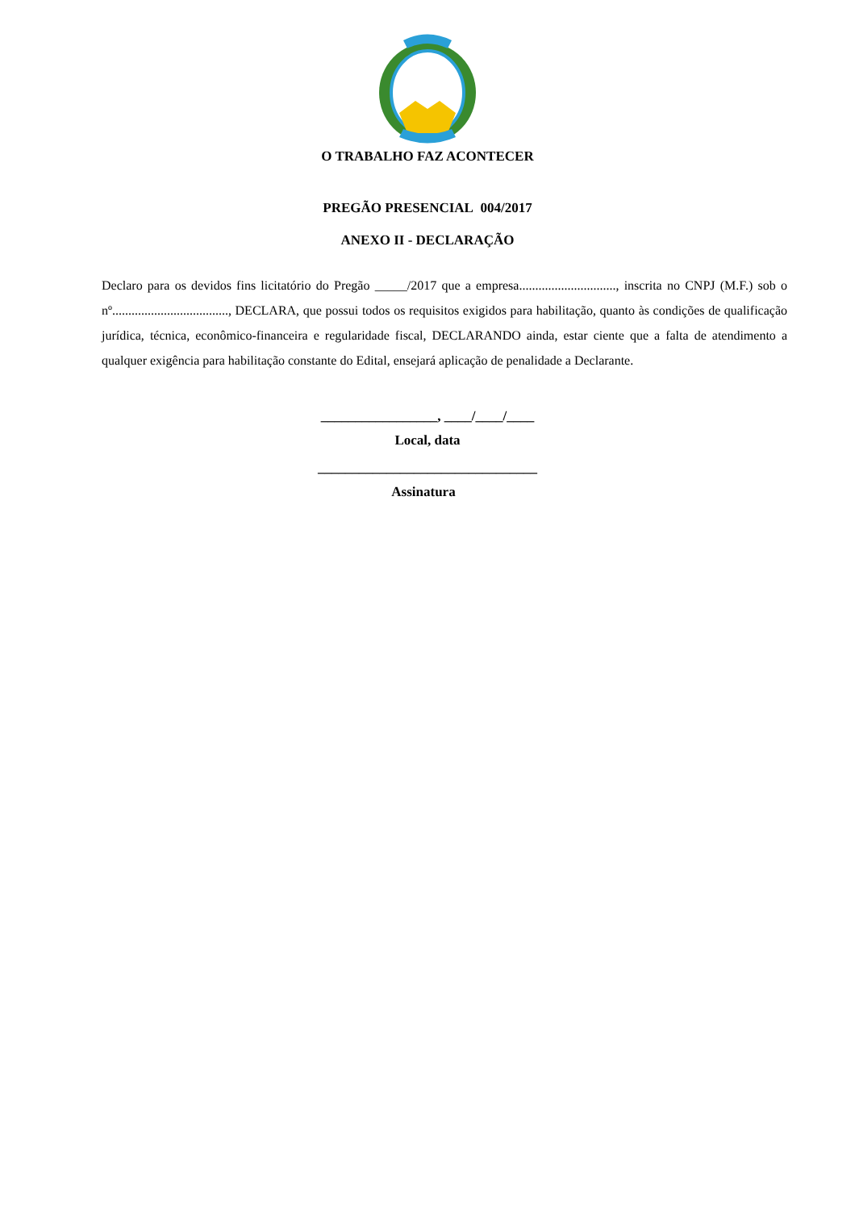O TRABALHO FAZ ACONTECER
PREGÃO PRESENCIAL 004/2017
ANEXO II - DECLARAÇÃO
Declaro para os devidos fins licitatório do Pregão _____/2017 que a empresa.............................., inscrita no CNPJ (M.F.) sob o nº...................................., DECLARA, que possui todos os requisitos exigidos para habilitação, quanto às condições de qualificação jurídica, técnica, econômico-financeira e regularidade fiscal, DECLARANDO ainda, estar ciente que a falta de atendimento a qualquer exigência para habilitação constante do Edital, ensejará aplicação de penalidade a Declarante.
_________________, ____/____/____
Local, data
________________________________
Assinatura